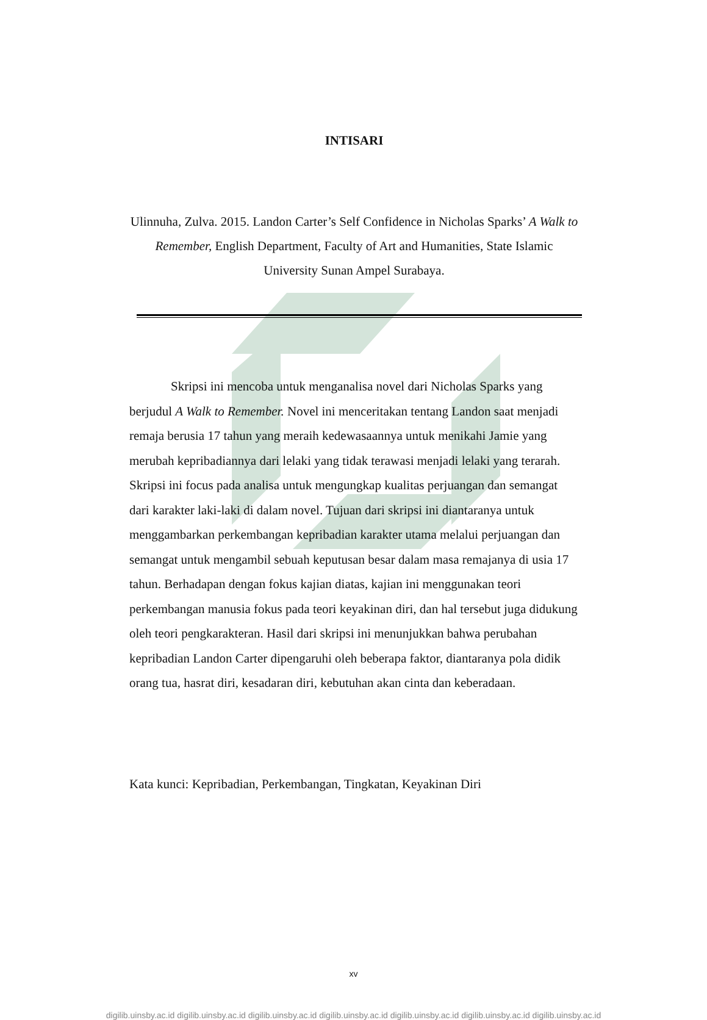INTISARI
Ulinnuha, Zulva. 2015. Landon Carter’s Self Confidence in Nicholas Sparks’ A Walk to Remember, English Department, Faculty of Art and Humanities, State Islamic University Sunan Ampel Surabaya.
Skripsi ini mencoba untuk menganalisa novel dari Nicholas Sparks yang berjudul A Walk to Remember. Novel ini menceritakan tentang Landon saat menjadi remaja berusia 17 tahun yang meraih kedewasaannya untuk menikahi Jamie yang merubah kepribadiannya dari lelaki yang tidak terawasi menjadi lelaki yang terarah. Skripsi ini focus pada analisa untuk mengungkap kualitas perjuangan dan semangat dari karakter laki-laki di dalam novel. Tujuan dari skripsi ini diantaranya untuk menggambarkan perkembangan kepribadian karakter utama melalui perjuangan dan semangat untuk mengambil sebuah keputusan besar dalam masa remajanya di usia 17 tahun. Berhadapan dengan fokus kajian diatas, kajian ini menggunakan teori perkembangan manusia fokus pada teori keyakinan diri, dan hal tersebut juga didukung oleh teori pengkarakteran. Hasil dari skripsi ini menunjukkan bahwa perubahan kepribadian Landon Carter dipengaruhi oleh beberapa faktor, diantaranya pola didik orang tua, hasrat diri, kesadaran diri, kebutuhan akan cinta dan keberadaan.
Kata kunci: Kepribadian, Perkembangan, Tingkatan, Keyakinan Diri
xv
digilib.uinsby.ac.id digilib.uinsby.ac.id digilib.uinsby.ac.id digilib.uinsby.ac.id digilib.uinsby.ac.id digilib.uinsby.ac.id digilib.uinsby.ac.id